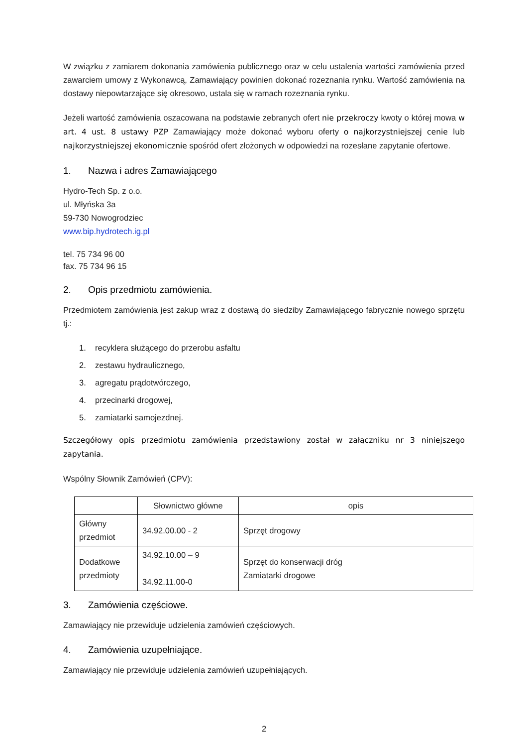W związku z zamiarem dokonania zamówienia publicznego oraz w celu ustalenia wartości zamówienia przed zawarciem umowy z Wykonawcą, Zamawiający powinien dokonać rozeznania rynku. Wartość zamówienia na dostawy niepowtarzające się okresowo, ustala się w ramach rozeznania rynku.
Jeżeli wartość zamówienia oszacowana na podstawie zebranych ofert nie przekroczy kwoty o której mowa w art. 4 ust. 8 ustawy PZP Zamawiający może dokonać wyboru oferty o najkorzystniejszej cenie lub najkorzystniejszej ekonomicznie spośród ofert złożonych w odpowiedzi na rozesłane zapytanie ofertowe.
1. Nazwa i adres Zamawiającego
Hydro-Tech Sp. z o.o.
ul. Młyńska 3a
59-730 Nowogrodziec
www.bip.hydrotech.ig.pl
tel. 75 734 96 00
fax. 75 734 96 15
2. Opis przedmiotu zamówienia.
Przedmiotem zamówienia jest zakup wraz z dostawą do siedziby Zamawiającego fabrycznie nowego sprzętu tj.:
1. recyklera służącego do przerobu asfaltu
2. zestawu hydraulicznego,
3. agregatu prądotwórczego,
4. przecinarki drogowej,
5. zamiatarki samojezdnej.
Szczegółowy opis przedmiotu zamówienia przedstawiony został w załączniku nr 3 niniejszego zapytania.
Wspólny Słownik Zamówień (CPV):
| | Słownictwo główne | opis |
| --- | --- | --- |
| Główny przedmiot | 34.92.00.00 - 2 | Sprzęt drogowy |
| Dodatkowe przedmioty | 34.92.10.00 – 9 34.92.11.00-0 | Sprzęt do konserwacji dróg Zamiatarki drogowe |
3. Zamówienia częściowe.
Zamawiający nie przewiduje udzielenia zamówień częściowych.
4. Zamówienia uzupełniające.
Zamawiający nie przewiduje udzielenia zamówień uzupełniających.
2